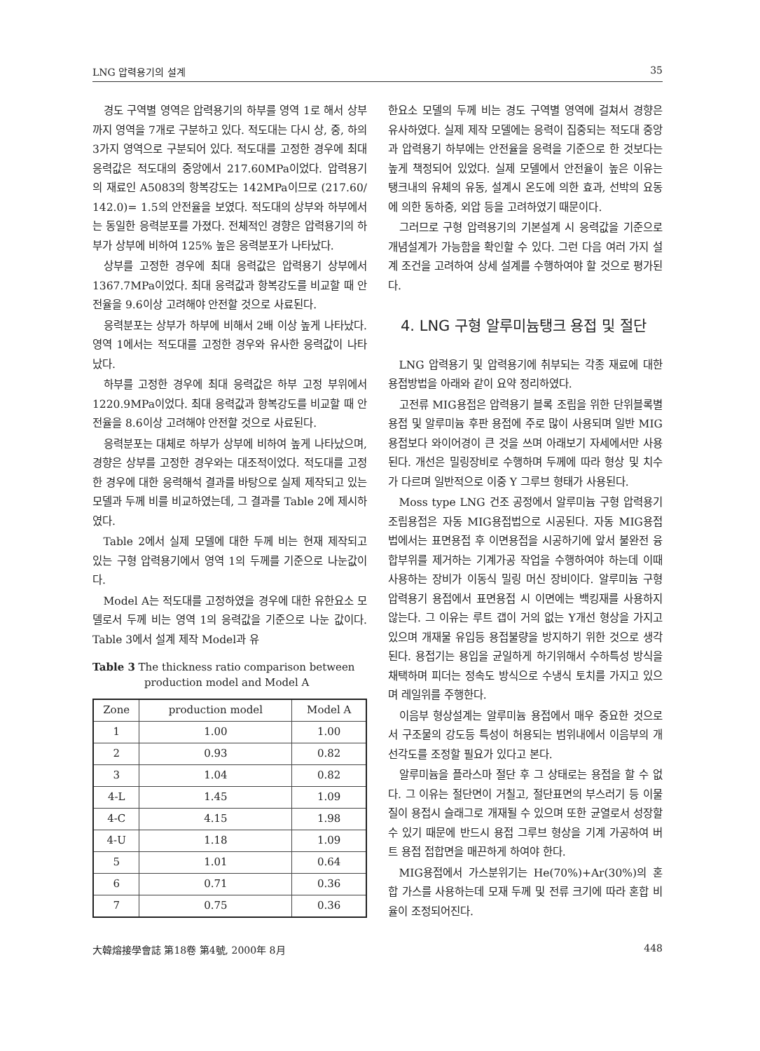LNG 압력용기의 설계 35
경도 구역별 영역은 압력용기의 하부를 영역 1로 해서 상부까지 영역을 7개로 구분하고 있다. 적도대는 다시 상, 중, 하의 3가지 영역으로 구분되어 있다. 적도대를 고정한 경우에 최대 응력값은 적도대의 중앙에서 217.60MPa이었다. 압력용기의 재료인 A5083의 항복강도는 142MPa이므로 (217.60/ 142.0)= 1.5의 안전율을 보였다. 적도대의 상부와 하부에서는 동일한 응력분포를 가졌다. 전체적인 경향은 압력용기의 하부가 상부에 비하여 125% 높은 응력분포가 나타났다.
상부를 고정한 경우에 최대 응력값은 압력용기 상부에서 1367.7MPa이었다. 최대 응력값과 항복강도를 비교할 때 안전율을 9.6이상 고려해야 안전할 것으로 사료된다.
응력분포는 상부가 하부에 비해서 2배 이상 높게 나타났다. 영역 1에서는 적도대를 고정한 경우와 유사한 응력값이 나타났다.
하부를 고정한 경우에 최대 응력값은 하부 고정 부위에서 1220.9MPa이었다. 최대 응력값과 항복강도를 비교할 때 안전율을 8.6이상 고려해야 안전할 것으로 사료된다.
응력분포는 대체로 하부가 상부에 비하여 높게 나타났으며, 경향은 상부를 고정한 경우와는 대조적이었다. 적도대를 고정한 경우에 대한 응력해석 결과를 바탕으로 실제 제작되고 있는 모델과 두께 비를 비교하였는데, 그 결과를 Table 2에 제시하였다.
Table 2에서 실제 모델에 대한 두께 비는 현재 제작되고 있는 구형 압력용기에서 영역 1의 두께를 기준으로 나눈값이다.
Model A는 적도대를 고정하였을 경우에 대한 유한요소 모델로서 두께 비는 영역 1의 응력값을 기준으로 나눈 값이다. Table 3에서 설계 제작 Model과 유
Table 3 The thickness ratio comparison between
production model and Model A
| Zone | production model | Model A |
| --- | --- | --- |
| 1 | 1.00 | 1.00 |
| 2 | 0.93 | 0.82 |
| 3 | 1.04 | 0.82 |
| 4-L | 1.45 | 1.09 |
| 4-C | 4.15 | 1.98 |
| 4-U | 1.18 | 1.09 |
| 5 | 1.01 | 0.64 |
| 6 | 0.71 | 0.36 |
| 7 | 0.75 | 0.36 |
한요소 모델의 두께 비는 경도 구역별 영역에 걸쳐서 경향은 유사하였다. 실제 제작 모델에는 응력이 집중되는 적도대 중앙과 압력용기 하부에는 안전율을 응력을 기준으로 한 것보다는 높게 책정되어 있었다. 실제 모델에서 안전율이 높은 이유는 탱크내의 유체의 유동, 설계시 온도에 의한 효과, 선박의 요동에 의한 동하중, 외압 등을 고려하였기 때문이다.
그러므로 구형 압력용기의 기본설계 시 응력값을 기준으로 개념설계가 가능함을 확인할 수 있다. 그런 다음 여러 가지 설계 조건을 고려하여 상세 설계를 수행하여야 할 것으로 평가된다.
4. LNG 구형 알루미늄탱크 용접 및 절단
LNG 압력용기 및 압력용기에 취부되는 각종 재료에 대한 용접방법을 아래와 같이 요약 정리하였다.
고전류 MIG용접은 압력용기 블록 조립을 위한 단위블록별 용접 및 알루미늄 후판 용접에 주로 많이 사용되며 일반 MIG용접보다 와이어경이 큰 것을 쓰며 아래보기 자세에서만 사용된다. 개선은 밀링장비로 수행하며 두께에 따라 형상 및 치수가 다르며 일반적으로 이중 Y 그루브 형태가 사용된다.
Moss type LNG 건조 공정에서 알루미늄 구형 압력용기 조립용접은 자동 MIG용접법으로 시공된다. 자동 MIG용접법에서는 표면용접 후 이면용접을 시공하기에 앞서 불완전 융합부위를 제거하는 기계가공 작업을 수행하여야 하는데 이때 사용하는 장비가 이동식 밀링 머신 장비이다. 알루미늄 구형 압력용기 용접에서 표면용접 시 이면에는 백킹재를 사용하지 않는다. 그 이유는 루트 갭이 거의 없는 Y개선 형상을 가지고 있으며 개재물 유입등 용접불량을 방지하기 위한 것으로 생각된다. 용접기는 용입을 균일하게 하기위해서 수하특성 방식을 채택하며 피더는 정속도 방식으로 수냉식 토치를 가지고 있으며 레일위를 주행한다.
이음부 형상설계는 알루미늄 용접에서 매우 중요한 것으로서 구조물의 강도등 특성이 허용되는 범위내에서 이음부의 개선각도를 조정할 필요가 있다고 본다.
알루미늄을 플라스마 절단 후 그 상태로는 용접을 할 수 없다. 그 이유는 절단면이 거칠고, 절단표면의 부스러기 등 이물질이 용접시 슬래그로 개재될 수 있으며 또한 균열로서 성장할 수 있기 때문에 반드시 용접 그루브 형상을 기계 가공하여 버트 용접 접합면을 매끈하게 하여야 한다.
MIG용접에서 가스분위기는 He(70%)+Ar(30%)의 혼합 가스를 사용하는데 모재 두께 및 전류 크기에 따라 혼합 비율이 조정되어진다.
大韓熔接學會誌 第18卷 第4號, 2000年 8月 448